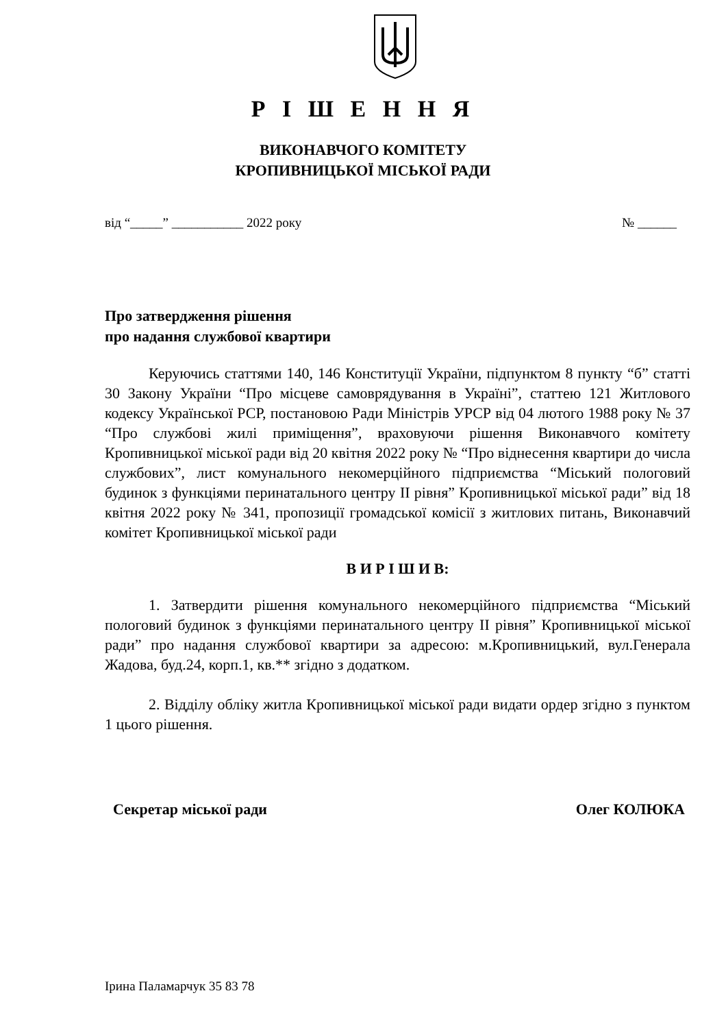Р І Ш Е Н Н Я
ВИКОНАВЧОГО КОМІТЕТУ
КРОПИВНИЦЬКОЇ МІСЬКОЇ РАДИ
від “_____” ___________ 2022 року № ______
Про затвердження рішення
про надання службової квартири
Керуючись статтями 140, 146 Конституції України, підпунктом 8 пункту “б” статті 30 Закону України “Про місцеве самоврядування в Україні”, статтею 121 Житлового кодексу Української РСР, постановою Ради Міністрів УРСР від 04 лютого 1988 року № 37 “Про службові жилі приміщення”, враховуючи рішення Виконавчого комітету Кропивницької міської ради від 20 квітня 2022 року № “Про віднесення квартири до числа службових”, лист комунального некомерційного підприємства “Міський пологовий будинок з функціями перинатального центру ІІ рівня” Кропивницької міської ради” від 18 квітня 2022 року № 341, пропозиції громадської комісії з житлових питань, Виконавчий комітет Кропивницької міської ради
В И Р І Ш И В:
1. Затвердити рішення комунального некомерційного підприємства “Міський пологовий будинок з функціями перинатального центру ІІ рівня” Кропивницької міської ради” про надання службової квартири за адресою: м.Кропивницький, вул.Генерала Жадова, буд.24, корп.1, кв.** згідно з додатком.
2. Відділу обліку житла Кропивницької міської ради видати ордер згідно з пунктом 1 цього рішення.
Секретар міської ради Олег КОЛЮКА
Ірина Паламарчук 35 83 78